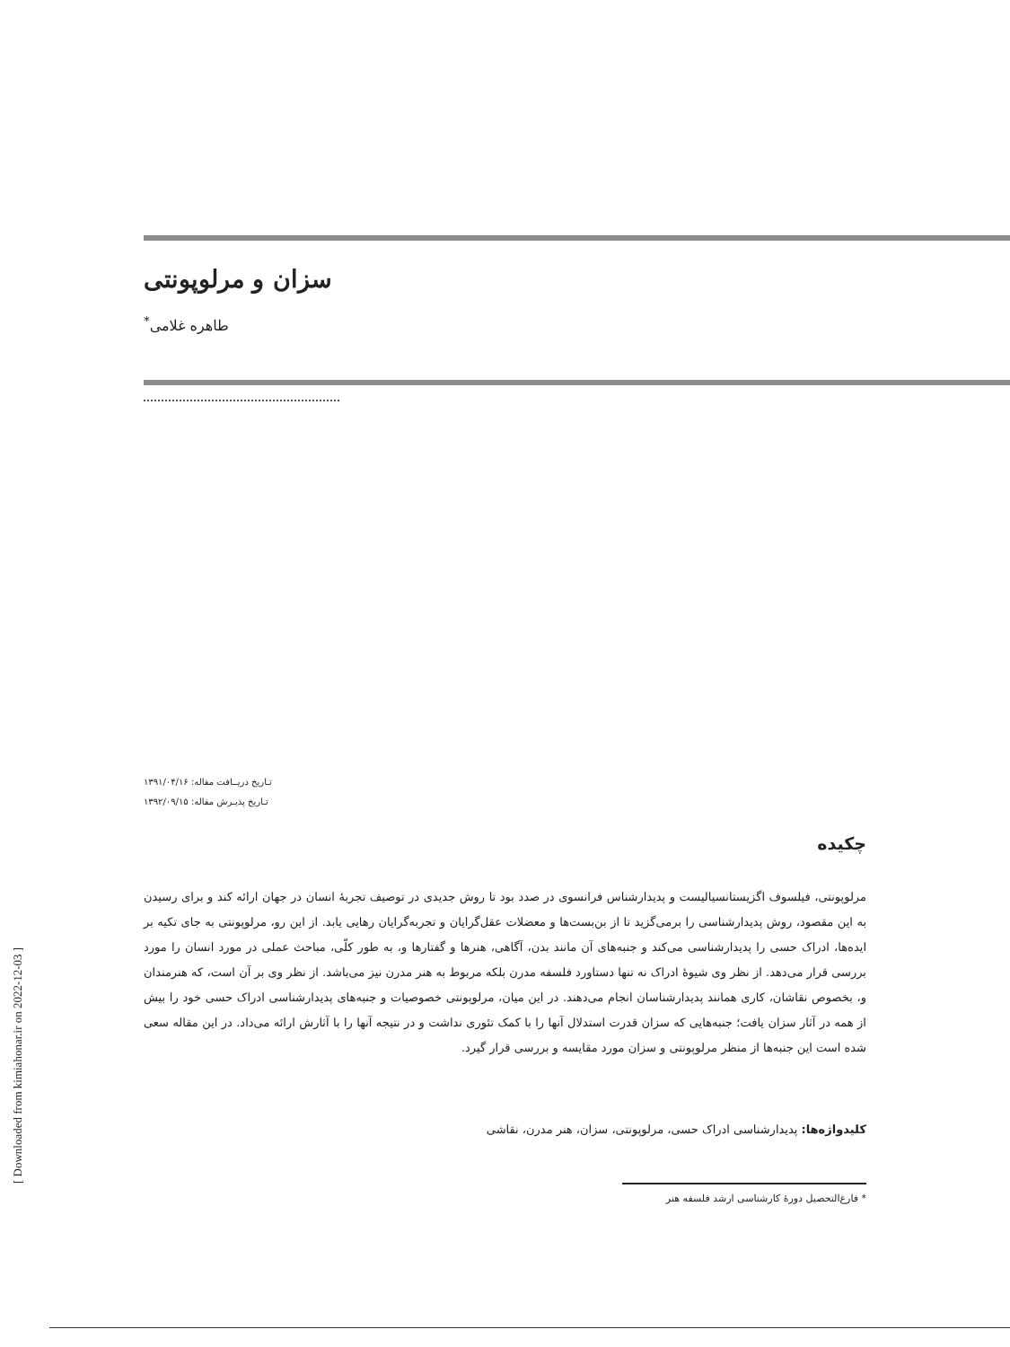سزان و مرلوپونتی
طاهره غلامی<sup>*</sup>
[ Downloaded from kimiahonar.ir on 2022-12-03 ]
تـاریخ دریــافت مقاله: ۱۳۹۱/۰۴/۱۶
تـاریخ پذیـرش مقاله: ۱۳۹۲/۰۹/۱۵
چکیده
مرلوپونتی، فیلسوف اگزیستانسیالیست و پدیدارشناس فرانسوی در صدد بود تا روش جدیدی در توصیف تجربۀ انسان در جهان ارائه کند و برای رسیدن به این مقصود، روش پدیدارشناسی را برمی‌گزید تا از بن‌بست‌ها و معضلات عقل‌گرایان و تجربه‌گرایان رهایی یابد. از این رو، مرلوپونتی به جای تکیه بر ایده‌ها، ادراک حسی را پدیدارشناسی می‌کند و جنبه‌های آن مانند بدن، آگاهی، هنرها و گفتارها و، به طور کلّی، مباحث عملی در مورد انسان را مورد بررسی قرار می‌دهد. از نظر وی شیوۀ ادراک نه تنها دستاورد فلسفه مدرن بلکه مربوط به هنر مدرن نیز می‌باشد. از نظر وی بر آن است، که هنرمندان و، بخصوص نقاشان، کاری همانند پدیدارشناسان انجام می‌دهند. در این میان، مرلوپونتی خصوصیات و جنبه‌های پدیدارشناسی ادراک حسی خود را بیش از همه در آثار سزان یافت؛ جنبه‌هایی که سزان قدرت استدلال آنها را با کمک تئوری نداشت و در نتیجه آنها را با آثارش ارائه می‌داد. در این مقاله سعی شده است این جنبه‌ها از منظر مرلوپونتی و سزان مورد مقایسه و بررسی قرار گیرد.
کلیدواژه‌ها: پدیدارشناسی ادراک حسی، مرلوپونتی، سزان، هنر مدرن، نقاشی
* فارغ‌التحصیل دورۀ کارشناسی ارشد فلسفه هنر